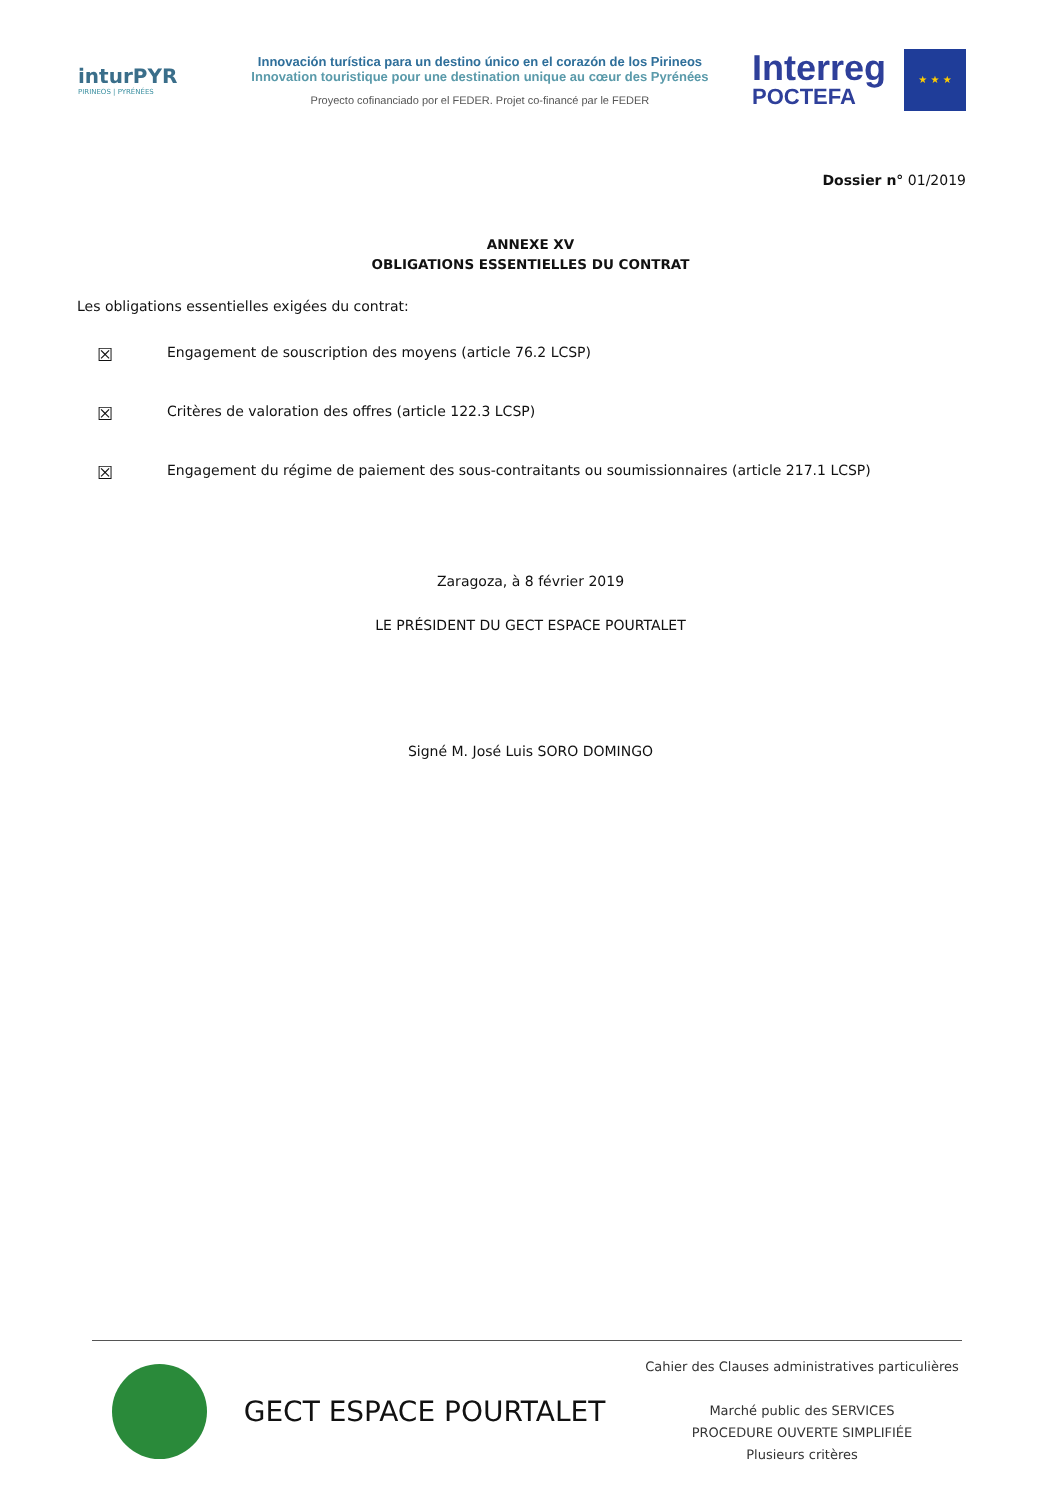inturPYR
PIRINEOS | PYRÉNÉES
Innovación turística para un destino único en el corazón de los Pirineos
Innovation touristique pour une destination unique au cœur des Pyrénées
Proyecto cofinanciado por el FEDER. Projet co-financé par le FEDER
Interreg
POCTEFA
★ ★ ★
Dossier n° 01/2019
ANNEXE XV
OBLIGATIONS ESSENTIELLES DU CONTRAT
Les obligations essentielles exigées du contrat:
☒ Engagement de souscription des moyens (article 76.2 LCSP)
☒ Critères de valoration des offres (article 122.3 LCSP)
☒ Engagement du régime de paiement des sous-contraitants ou soumissionnaires (article 217.1 LCSP)
Zaragoza, à 8 février 2019
LE PRÉSIDENT DU GECT ESPACE POURTALET
Signé M. José Luis SORO DOMINGO
GECT ESPACE POURTALET
Cahier des Clauses administratives particulières
Marché public des SERVICES
PROCEDURE OUVERTE SIMPLIFIÉE
Plusieurs critères